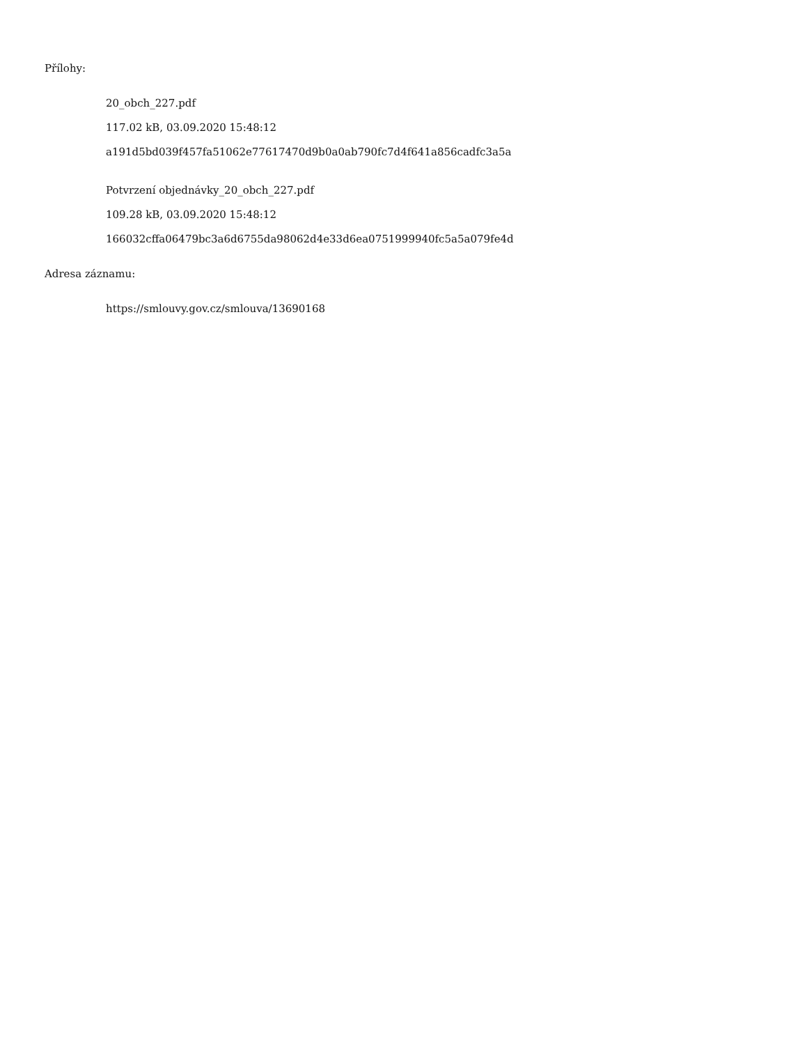Přílohy:
20_obch_227.pdf
117.02 kB, 03.09.2020 15:48:12
a191d5bd039f457fa51062e77617470d9b0a0ab790fc7d4f641a856cadfc3a5a
Potvrzení objednávky_20_obch_227.pdf
109.28 kB, 03.09.2020 15:48:12
166032cffa06479bc3a6d6755da98062d4e33d6ea0751999940fc5a5a079fe4d
Adresa záznamu:
https://smlouvy.gov.cz/smlouva/13690168